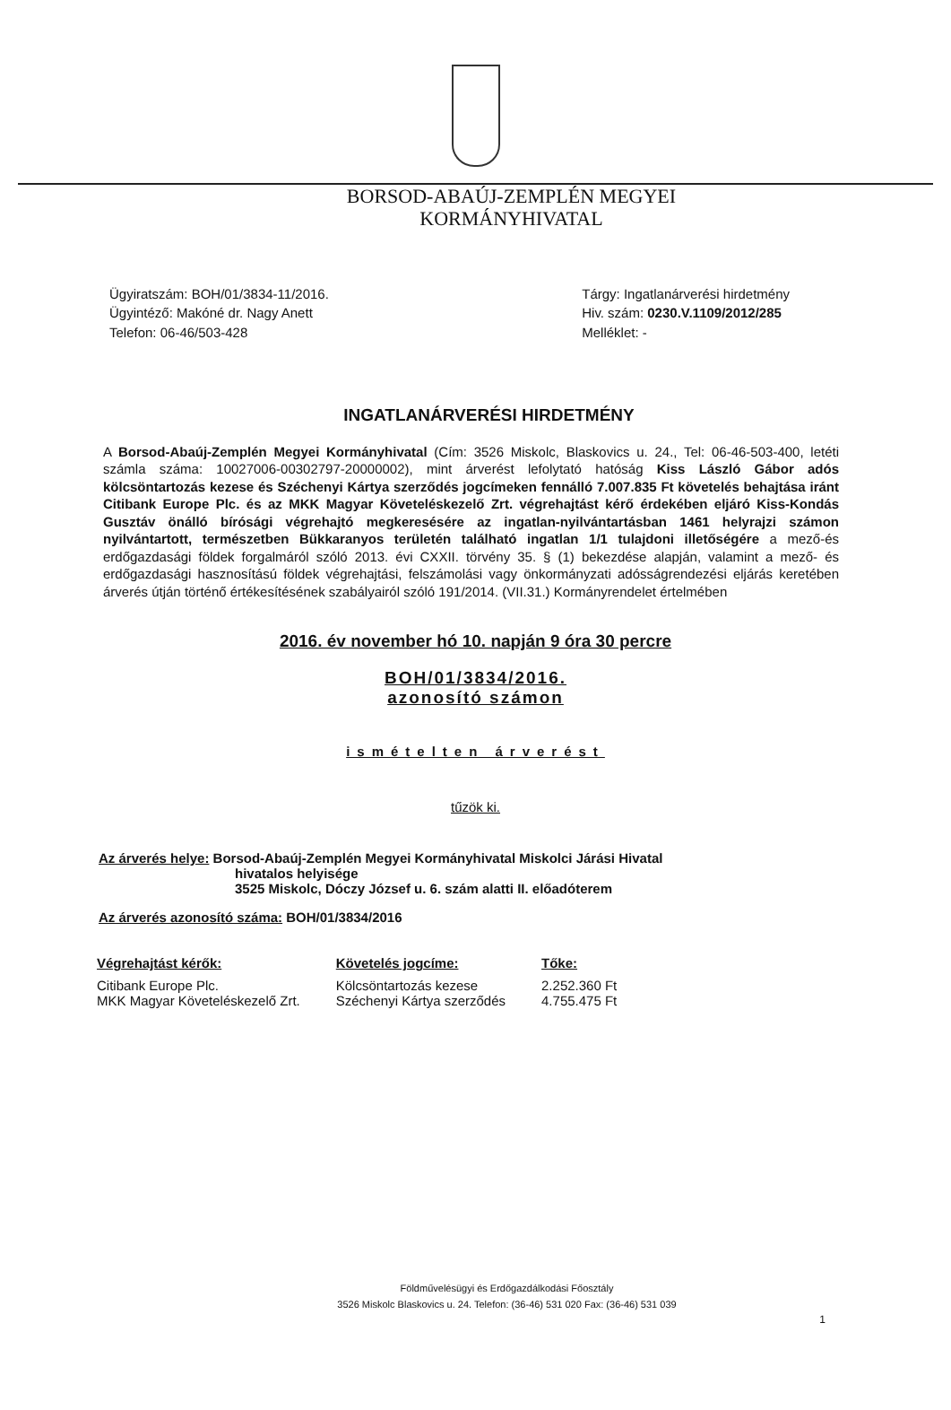BORSOD-ABAÚJ-ZEMPLÉN MEGYEI
KORMÁNYHIVATAL
Ügyiratszám: BOH/01/3834-11/2016.
Ügyintéző: Makóné dr. Nagy Anett
Telefon: 06-46/503-428
Tárgy: Ingatlanárverési hirdetmény
Hiv. szám: 0230.V.1109/2012/285
Melléklet: -
INGATLANÁRVERÉSI HIRDETMÉNY
A Borsod-Abaúj-Zemplén Megyei Kormányhivatal (Cím: 3526 Miskolc, Blaskovics u. 24., Tel: 06-46-503-400, letéti számla száma: 10027006-00302797-20000002), mint árverést lefolytató hatóság Kiss László Gábor adós kölcsöntartozás kezese és Széchenyi Kártya szerződés jogcímeken fennálló 7.007.835 Ft követelés behajtása iránt Citibank Europe Plc. és az MKK Magyar Követeléskezelő Zrt. végrehajtást kérő érdekében eljáró Kiss-Kondás Gusztáv önálló bírósági végrehajtó megkeresésére az ingatlan-nyilvántartásban 1461 helyrajzi számon nyilvántartott, természetben Bükkaranyos területén található ingatlan 1/1 tulajdoni illetőségére a mező-és erdőgazdasági földek forgalmáról szóló 2013. évi CXXII. törvény 35. § (1) bekezdése alapján, valamint a mező- és erdőgazdasági hasznosítású földek végrehajtási, felszámolási vagy önkormányzati adósságrendezési eljárás keretében árverés útján történő értékesítésének szabályairól szóló 191/2014. (VII.31.) Kormányrendelet értelmében
2016. év november hó 10. napján 9 óra 30 percre
BOH/01/3834/2016.
azonosító számon
ismételten árverést
tűzök ki.
Az árverés helye: Borsod-Abaúj-Zemplén Megyei Kormányhivatal Miskolci Járási Hivatal
hivatalos helyisége
3525 Miskolc, Dóczy József u. 6. szám alatti II. előadóterem
Az árverés azonosító száma: BOH/01/3834/2016
| Végrehajtást kérők: | Követelés jogcíme: | Tőke: |
| --- | --- | --- |
| Citibank Europe Plc. MKK Magyar Követeléskezelő Zrt. | Kölcsöntartozás kezese Széchenyi Kártya szerződés | 2.252.360 Ft 4.755.475 Ft |
Földművelésügyi és Erdőgazdálkodási Főosztály
3526 Miskolc Blaskovics u. 24. Telefon: (36-46) 531 020 Fax: (36-46) 531 039
1